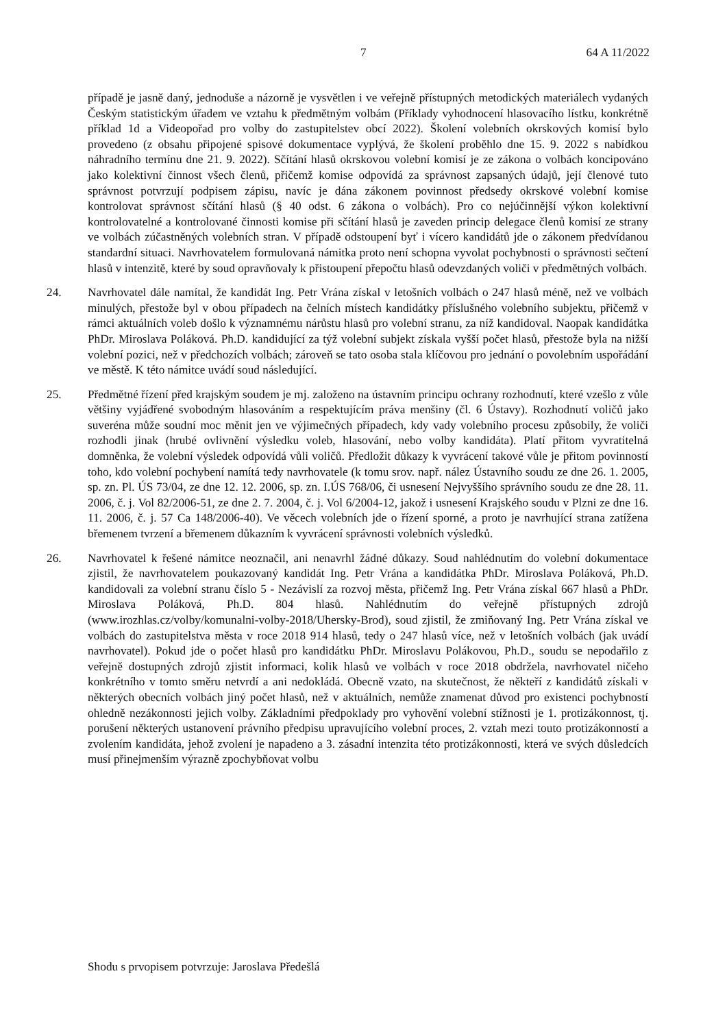7 64 A 11/2022
případě je jasně daný, jednoduše a názorně je vysvětlen i ve veřejně přístupných metodických materiálech vydaných Českým statistickým úřadem ve vztahu k předmětným volbám (Příklady vyhodnocení hlasovacího lístku, konkrétně příklad 1d a Videopořad pro volby do zastupitelstev obcí 2022). Školení volebních okrskových komisí bylo provedeno (z obsahu připojené spisové dokumentace vyplývá, že školení proběhlo dne 15. 9. 2022 s nabídkou náhradního termínu dne 21. 9. 2022). Sčítání hlasů okrskovou volební komisí je ze zákona o volbách koncipováno jako kolektivní činnost všech členů, přičemž komise odpovídá za správnost zapsaných údajů, její členové tuto správnost potvrzují podpisem zápisu, navíc je dána zákonem povinnost předsedy okrskové volební komise kontrolovat správnost sčítání hlasů (§ 40 odst. 6 zákona o volbách). Pro co nejúčinnější výkon kolektivní kontrolovatelné a kontrolované činnosti komise při sčítání hlasů je zaveden princip delegace členů komisí ze strany ve volbách zúčastněných volebních stran. V případě odstoupení byť i vícero kandidátů jde o zákonem předvídanou standardní situaci. Navrhovatelem formulovaná námitka proto není schopna vyvolat pochybnosti o správnosti sečtení hlasů v intenzitě, které by soud opravňovaly k přistoupení přepočtu hlasů odevzdaných voliči v předmětných volbách.
24. Navrhovatel dále namítal, že kandidát Ing. Petr Vrána získal v letošních volbách o 247 hlasů méně, než ve volbách minulých, přestože byl v obou případech na čelních místech kandidátky příslušného volebního subjektu, přičemž v rámci aktuálních voleb došlo k významnému nárůstu hlasů pro volební stranu, za níž kandidoval. Naopak kandidátka PhDr. Miroslava Poláková. Ph.D. kandidující za týž volební subjekt získala vyšší počet hlasů, přestože byla na nižší volební pozici, než v předchozích volbách; zároveň se tato osoba stala klíčovou pro jednání o povolebním uspořádání ve městě. K této námitce uvádí soud následující.
25. Předmětné řízení před krajským soudem je mj. založeno na ústavním principu ochrany rozhodnutí, které vzešlo z vůle většiny vyjádřené svobodným hlasováním a respektujícím práva menšiny (čl. 6 Ústavy). Rozhodnutí voličů jako suveréna může soudní moc měnit jen ve výjimečných případech, kdy vady volebního procesu způsobily, že voliči rozhodli jinak (hrubé ovlivnění výsledku voleb, hlasování, nebo volby kandidáta). Platí přitom vyvratitelná domněnka, že volební výsledek odpovídá vůli voličů. Předložit důkazy k vyvrácení takové vůle je přitom povinností toho, kdo volební pochybení namítá tedy navrhovatele (k tomu srov. např. nález Ústavního soudu ze dne 26. 1. 2005, sp. zn. Pl. ÚS 73/04, ze dne 12. 12. 2006, sp. zn. I.ÚS 768/06, či usnesení Nejvyššího správního soudu ze dne 28. 11. 2006, č. j. Vol 82/2006-51, ze dne 2. 7. 2004, č. j. Vol 6/2004-12, jakož i usnesení Krajského soudu v Plzni ze dne 16. 11. 2006, č. j. 57 Ca 148/2006-40). Ve věcech volebních jde o řízení sporné, a proto je navrhující strana zatížena břemenem tvrzení a břemenem důkazním k vyvrácení správnosti volebních výsledků.
26. Navrhovatel k řešené námitce neoznačil, ani nenavrhl žádné důkazy. Soud nahlédnutím do volební dokumentace zjistil, že navrhovatelem poukazovaný kandidát Ing. Petr Vrána a kandidátka PhDr. Miroslava Poláková, Ph.D. kandidovali za volební stranu číslo 5 - Nezávislí za rozvoj města, přičemž Ing. Petr Vrána získal 667 hlasů a PhDr. Miroslava Poláková, Ph.D. 804 hlasů. Nahlédnutím do veřejně přístupných zdrojů (www.irozhlas.cz/volby/komunalni-volby-2018/Uhersky-Brod), soud zjistil, že zmiňovaný Ing. Petr Vrána získal ve volbách do zastupitelstva města v roce 2018 914 hlasů, tedy o 247 hlasů více, než v letošních volbách (jak uvádí navrhovatel). Pokud jde o počet hlasů pro kandidátku PhDr. Miroslavu Polákovou, Ph.D., soudu se nepodařilo z veřejně dostupných zdrojů zjistit informaci, kolik hlasů ve volbách v roce 2018 obdržela, navrhovatel ničeho konkrétního v tomto směru netvrdí a ani nedokládá. Obecně vzato, na skutečnost, že někteří z kandidátů získali v některých obecních volbách jiný počet hlasů, než v aktuálních, nemůže znamenat důvod pro existenci pochybností ohledně nezákonnosti jejich volby. Základními předpoklady pro vyhovění volební stížnosti je 1. protizákonnost, tj. porušení některých ustanovení právního předpisu upravujícího volební proces, 2. vztah mezi touto protizákonností a zvolením kandidáta, jehož zvolení je napadeno a 3. zásadní intenzita této protizákonnosti, která ve svých důsledcích musí přinejmenším výrazně zpochybňovat volbu
Shodu s prvopisem potvrzuje: Jaroslava Předešlá